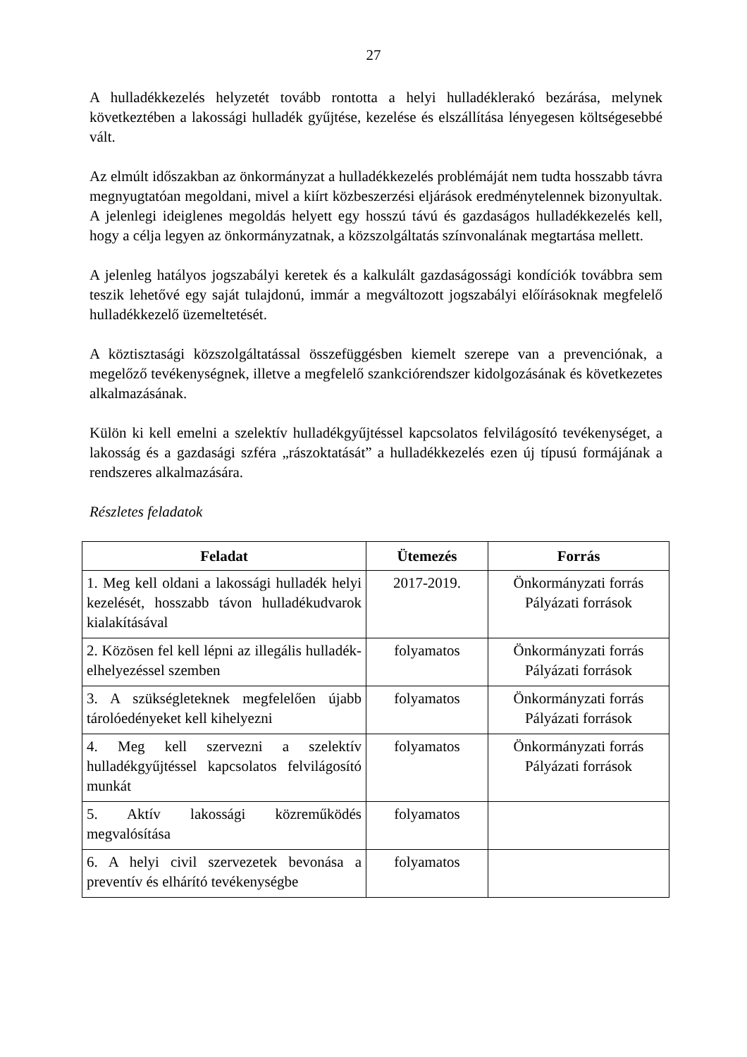27
A hulladékkezelés helyzetét tovább rontotta a helyi hulladéklerakó bezárása, melynek következtében a lakossági hulladék gyűjtése, kezelése és elszállítása lényegesen költségesebbé vált.
Az elmúlt időszakban az önkormányzat a hulladékkezelés problémáját nem tudta hosszabb távra megnyugtatóan megoldani, mivel a kiírt közbeszerzési eljárások eredménytelennek bizonyultak. A jelenlegi ideiglenes megoldás helyett egy hosszú távú és gazdaságos hulladékkezelés kell, hogy a célja legyen az önkormányzatnak, a közszolgáltatás színvonalának megtartása mellett.
A jelenleg hatályos jogszabályi keretek és a kalkulált gazdaságossági kondíciók továbbra sem teszik lehetővé egy saját tulajdonú, immár a megváltozott jogszabályi előírásoknak megfelelő hulladékkezelő üzemeltetését.
A köztisztasági közszolgáltatással összefüggésben kiemelt szerepe van a prevenciónak, a megelőző tevékenységnek, illetve a megfelelő szankciórendszer kidolgozásának és következetes alkalmazásának.
Külön ki kell emelni a szelektív hulladékgyűjtéssel kapcsolatos felvilágosító tevékenységet, a lakosság és a gazdasági szféra „rászoktatását” a hulladékkezelés ezen új típusú formájának a rendszeres alkalmazására.
Részletes feladatok
| Feladat | Ütemezés | Forrás |
| --- | --- | --- |
| 1. Meg kell oldani a lakossági hulladék helyi kezelését, hosszabb távon hulladékudvarok kialakításával | 2017-2019. | Önkormányzati forrás Pályázati források |
| 2. Közösen fel kell lépni az illegális hulladék-elhelyezéssel szemben | folyamatos | Önkormányzati forrás Pályázati források |
| 3. A szükségleteknek megfelelően újabb tárolóedényeket kell kihelyezni | folyamatos | Önkormányzati forrás Pályázati források |
| 4. Meg kell szervezni a szelektív hulladékgyűjtéssel kapcsolatos felvilágosító munkát | folyamatos | Önkormányzati forrás Pályázati források |
| 5. Aktív lakossági közreműködés megvalósítása | folyamatos | |
| 6. A helyi civil szervezetek bevonása a preventív és elhárító tevékenységbe | folyamatos | |